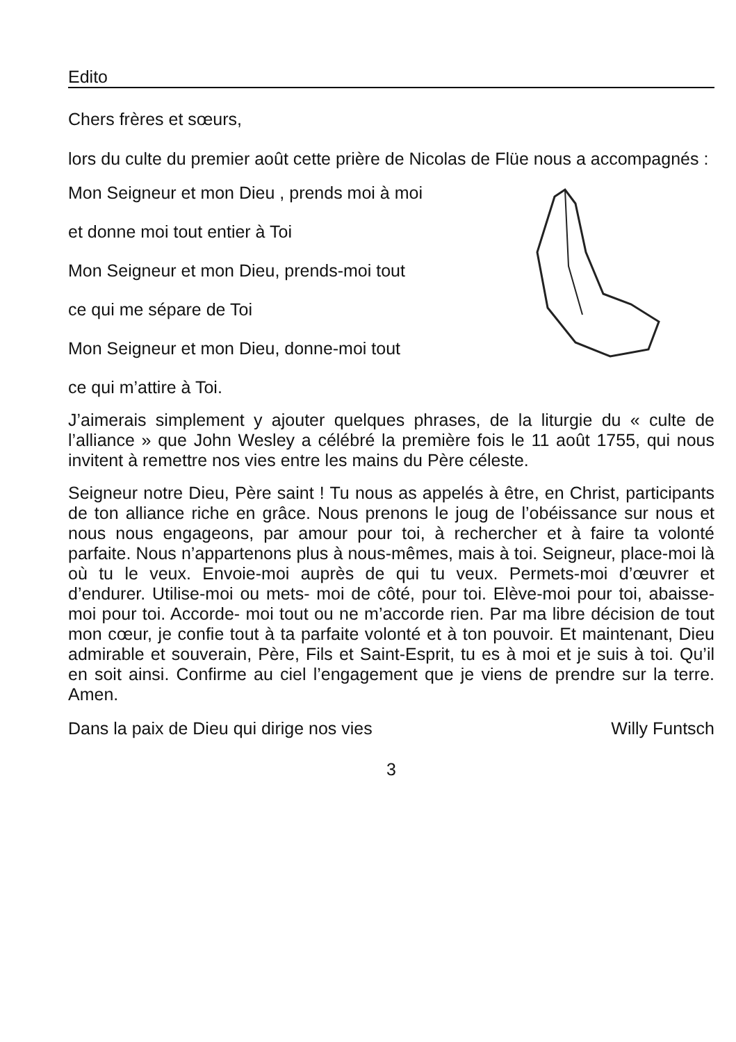Edito
Chers frères et sœurs,
lors du culte du premier août cette prière de Nicolas de Flüe nous a accompagnés :
Mon Seigneur et mon Dieu , prends moi à moi
et donne moi tout entier à Toi
Mon Seigneur et mon Dieu, prends-moi tout
ce qui me sépare de Toi
Mon Seigneur et mon Dieu, donne-moi tout
ce qui m’attire à Toi.
J’aimerais simplement y ajouter quelques phrases, de la liturgie du « culte de l’alliance » que John Wesley a célébré la première fois le 11 août 1755, qui nous invitent à remettre nos vies entre les mains du Père céleste.
Seigneur notre Dieu, Père saint ! Tu nous as appelés à être, en Christ, participants de ton alliance riche en grâce. Nous prenons le joug de l’obéissance sur nous et nous nous engageons, par amour pour toi, à rechercher et à faire ta volonté parfaite. Nous n’appartenons plus à nous-mêmes, mais à toi. Seigneur, place-moi là où tu le veux. Envoie-moi auprès de qui tu veux. Permets-moi d’œuvrer et d’endurer. Utilise-moi ou mets- moi de côté, pour toi. Elève-moi pour toi, abaisse-moi pour toi. Accorde- moi tout ou ne m’accorde rien. Par ma libre décision de tout mon cœur, je confie tout à ta parfaite volonté et à ton pouvoir. Et maintenant, Dieu admirable et souverain, Père, Fils et Saint-Esprit, tu es à moi et je suis à toi. Qu’il en soit ainsi. Confirme au ciel l’engagement que je viens de prendre sur la terre. Amen.
Dans la paix de Dieu qui dirige nos vies Willy Funtsch
3